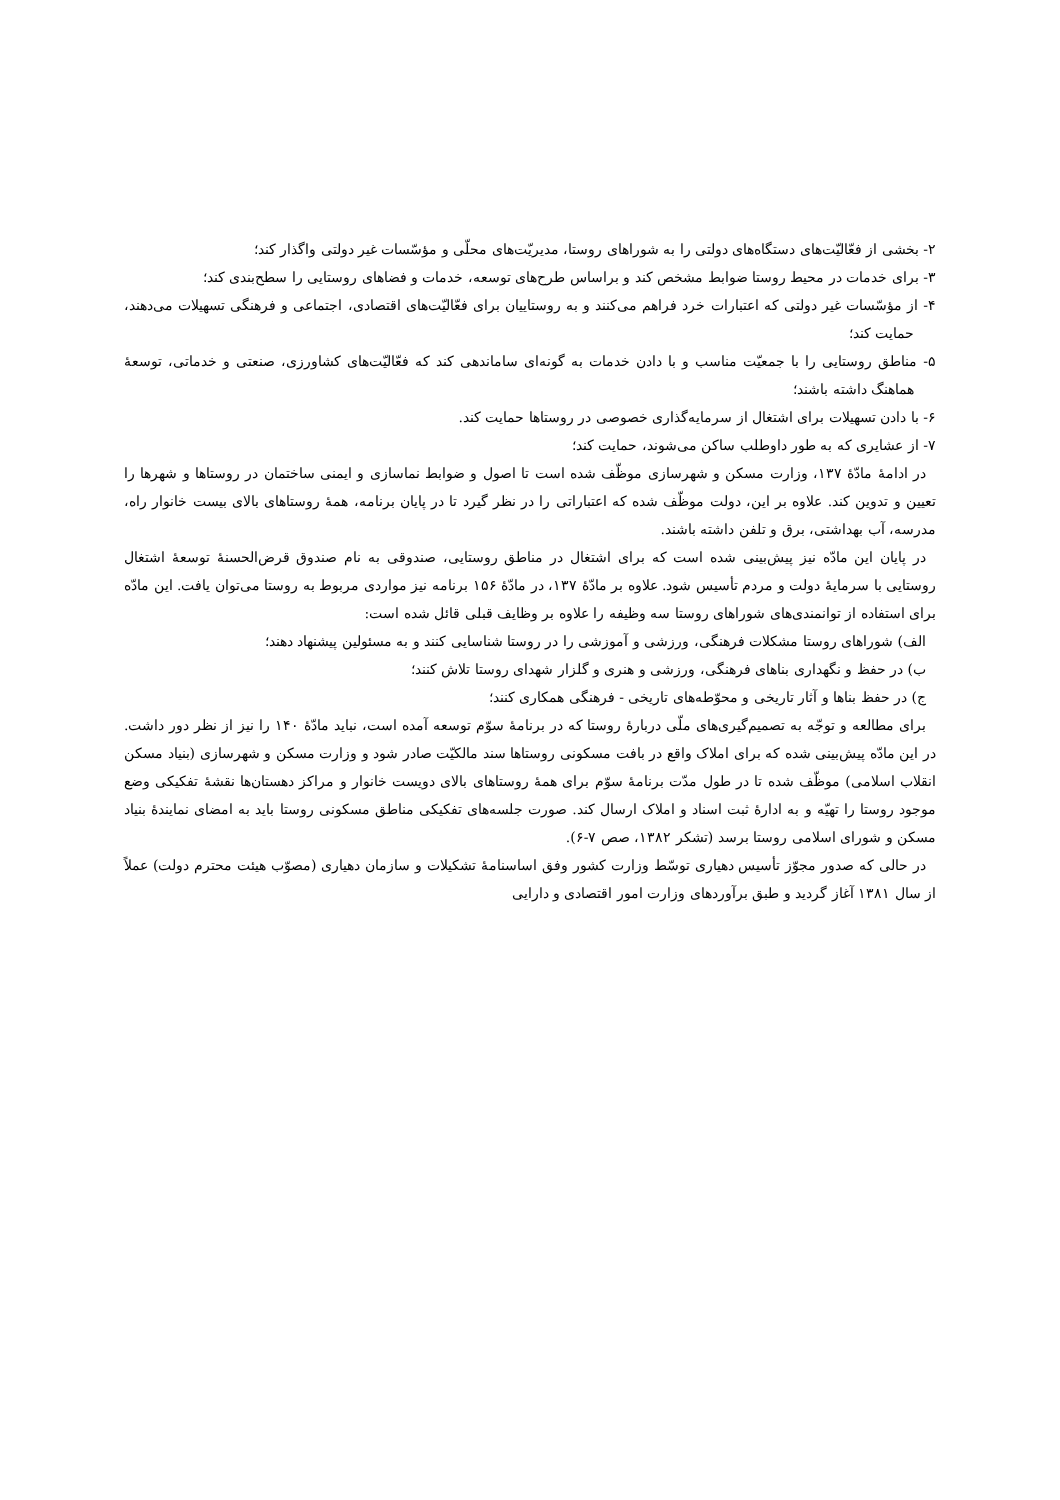۲- بخشی از فعّالیّت‌های دستگاه‌های دولتی را به شوراهای روستا، مدیریّت‌های محلّی و مؤسّسات غیر دولتی واگذار کند؛
۳- برای خدمات در محیط روستا ضوابط مشخص کند و براساس طرح‌های توسعه، خدمات و فضاهای روستایی را سطح‌بندی کند؛
۴- از مؤسّسات غیر دولتی که اعتبارات خرد فراهم می‌کنند و به روستاییان برای فعّالیّت‌های اقتصادی، اجتماعی و فرهنگی تسهیلات می‌دهند، حمایت کند؛
۵- مناطق روستایی را با جمعیّت مناسب و با دادن خدمات به گونه‌ای ساماندهی کند که فعّالیّت‌های کشاورزی، صنعتی و خدماتی، توسعهٔ هماهنگ داشته باشند؛
۶- با دادن تسهیلات برای اشتغال از سرمایه‌گذاری خصوصی در روستاها حمایت کند.
۷- از عشایری که به طور داوطلب ساکن می‌شوند، حمایت کند؛
در ادامهٔ مادّهٔ ۱۳۷، وزارت مسکن و شهرسازی موظّف شده است تا اصول و ضوابط نماسازی و ایمنی ساختمان در روستاها و شهرها را تعیین و تدوین کند. علاوه بر این، دولت موظّف شده که اعتباراتی را در نظر گیرد تا در پایان برنامه، همهٔ روستاهای بالای بیست خانوار راه، مدرسه، آب بهداشتی، برق و تلفن داشته باشند.
در پایان این مادّه نیز پیش‌بینی شده است که برای اشتغال در مناطق روستایی، صندوقی به نام صندوق قرض‌الحسنهٔ توسعهٔ اشتغال روستایی با سرمایهٔ دولت و مردم تأسیس شود. علاوه بر مادّهٔ ۱۳۷، در مادّهٔ ۱۵۶ برنامه نیز مواردی مربوط به روستا می‌توان یافت. این مادّه برای استفاده از توانمندی‌های شوراهای روستا سه وظیفه را علاوه بر وظایف قبلی قائل شده است:
الف) شوراهای روستا مشکلات فرهنگی، ورزشی و آموزشی را در روستا شناسایی کنند و به مسئولین پیشنهاد دهند؛
ب) در حفظ و نگهداری بناهای فرهنگی، ورزشی و هنری و گلزار شهدای روستا تلاش کنند؛
ج) در حفظ بناها و آثار تاریخی و محوّطه‌های تاریخی - فرهنگی همکاری کنند؛
برای مطالعه و توجّه به تصمیم‌گیری‌های ملّی دربارهٔ روستا که در برنامهٔ سوّم توسعه آمده است، نباید مادّهٔ ۱۴۰ را نیز از نظر دور داشت. در این مادّه پیش‌بینی شده که برای املاک واقع در بافت مسکونی روستاها سند مالکیّت صادر شود و وزارت مسکن و شهرسازی (بنیاد مسکن انقلاب اسلامی) موظّف شده تا در طول مدّت برنامهٔ سوّم برای همهٔ روستاهای بالای دویست خانوار و مراکز دهستان‌ها نقشهٔ تفکیکی وضع موجود روستا را تهیّه و به ادارهٔ ثبت اسناد و املاک ارسال کند. صورت جلسه‌های تفکیکی مناطق مسکونی روستا باید به امضای نمایندهٔ بنیاد مسکن و شورای اسلامی روستا برسد (تشکر ۱۳۸۲، صص ۷-۶).
در حالی که صدور مجوّز تأسیس دهیاری توسّط وزارت کشور وفق اساسنامهٔ تشکیلات و سازمان دهیاری (مصوّب هیئت محترم دولت) عملاً از سال ۱۳۸۱ آغاز گردید و طبق برآوردهای وزارت امور اقتصادی و دارایی